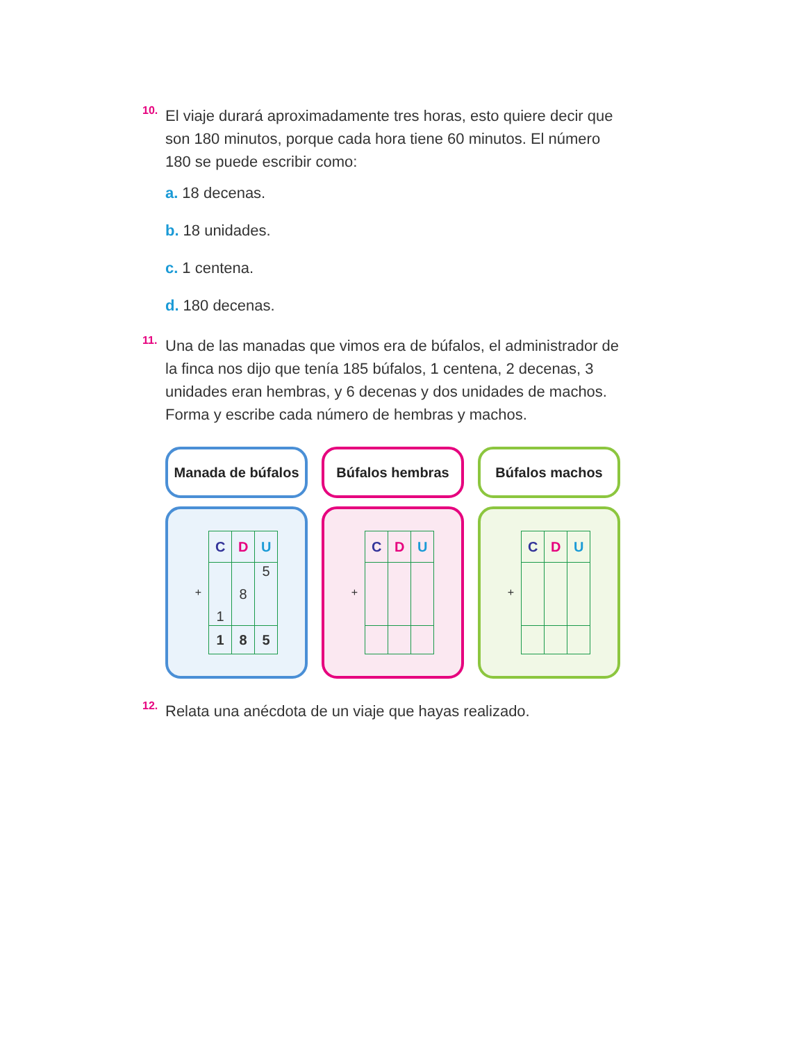10.
El viaje durará aproximadamente tres horas, esto quiere decir que son 180 minutos, porque cada hora tiene 60 minutos. El número 180 se puede escribir como:
a. 18 decenas.
b. 18 unidades.
c. 1 centena.
d. 180 decenas.
11.
Una de las manadas que vimos era de búfalos, el administrador de la finca nos dijo que tenía 185 búfalos, 1 centena, 2 decenas, 3 unidades eran hembras, y 6 decenas y dos unidades de machos. Forma y escribe cada número de hembras y machos.
Manada de búfalos
+
| C | D | U |
| 1 | 8 | 5 |
| 1 | 8 | 5 |
Búfalos hembras
+
| C | D | U |
Búfalos machos
+
| C | D | U |
12.
Relata una anécdota de un viaje que hayas realizado.